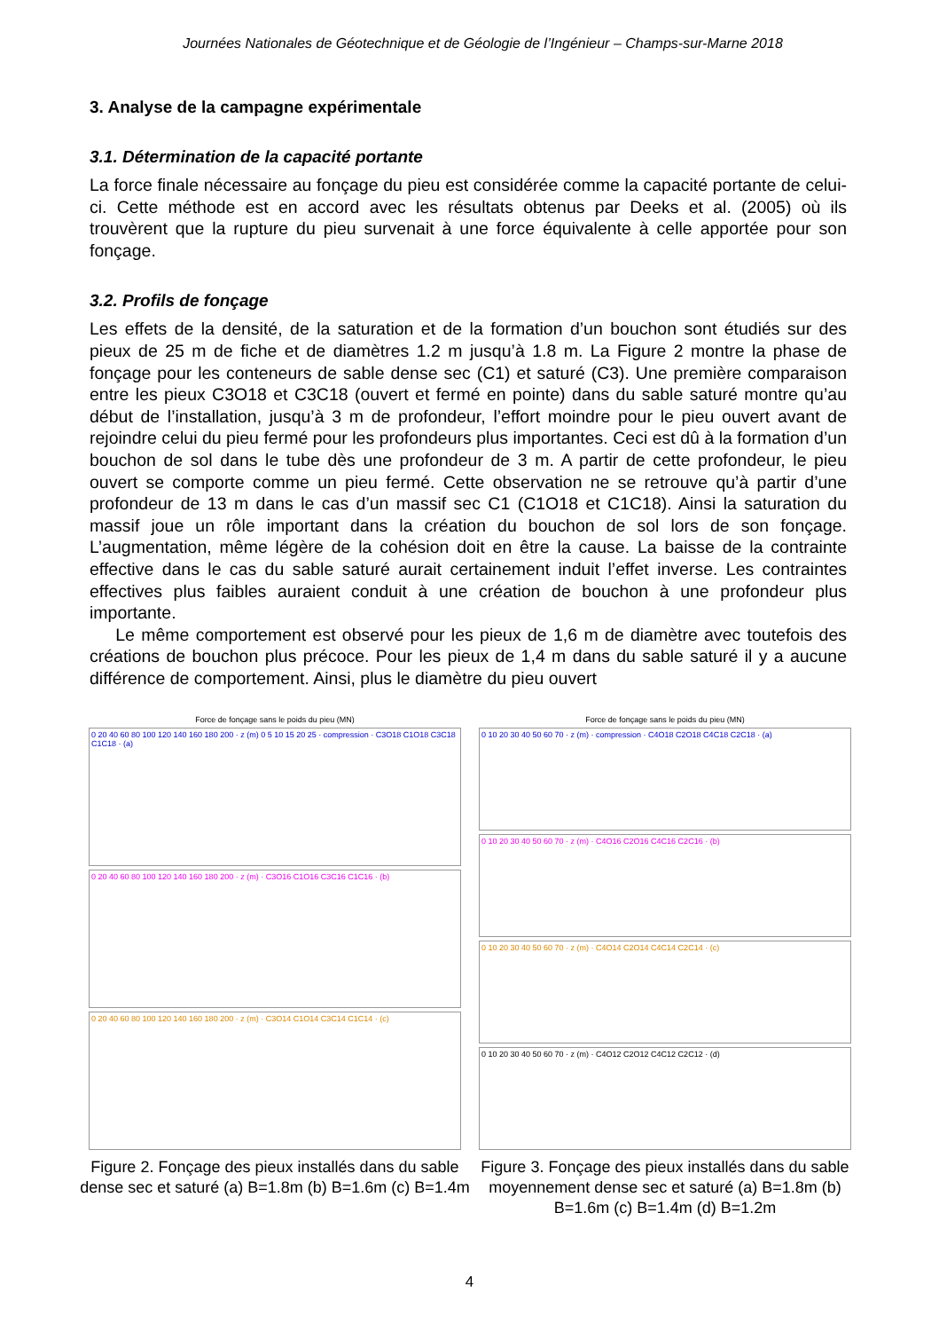Journées Nationales de Géotechnique et de Géologie de l’Ingénieur – Champs-sur-Marne 2018
3. Analyse de la campagne expérimentale
3.1. Détermination de la capacité portante
La force finale nécessaire au fonçage du pieu est considérée comme la capacité portante de celui-ci. Cette méthode est en accord avec les résultats obtenus par Deeks et al. (2005) où ils trouvèrent que la rupture du pieu survenait à une force équivalente à celle apportée pour son fonçage.
3.2. Profils de fonçage
Les effets de la densité, de la saturation et de la formation d’un bouchon sont étudiés sur des pieux de 25 m de fiche et de diamètres 1.2 m jusqu’à 1.8 m. La Figure 2 montre la phase de fonçage pour les conteneurs de sable dense sec (C1) et saturé (C3). Une première comparaison entre les pieux C3O18 et C3C18 (ouvert et fermé en pointe) dans du sable saturé montre qu’au début de l’installation, jusqu’à 3 m de profondeur, l’effort moindre pour le pieu ouvert avant de rejoindre celui du pieu fermé pour les profondeurs plus importantes. Ceci est dû à la formation d’un bouchon de sol dans le tube dès une profondeur de 3 m. A partir de cette profondeur, le pieu ouvert se comporte comme un pieu fermé. Cette observation ne se retrouve qu’à partir d’une profondeur de 13 m dans le cas d’un massif sec C1 (C1O18 et C1C18). Ainsi la saturation du massif joue un rôle important dans la création du bouchon de sol lors de son fonçage. L’augmentation, même légère de la cohésion doit en être la cause. La baisse de la contrainte effective dans le cas du sable saturé aurait certainement induit l’effet inverse. Les contraintes effectives plus faibles auraient conduit à une création de bouchon à une profondeur plus importante.
Le même comportement est observé pour les pieux de 1,6 m de diamètre avec toutefois des créations de bouchon plus précoce. Pour les pieux de 1,4 m dans du sable saturé il y a aucune différence de comportement. Ainsi, plus le diamètre du pieu ouvert
Force de fonçage sans le poids du pieu (MN)
0 20 40 60 80 100 120 140 160 180 200 · z (m) 0 5 10 15 20 25 · compression · C3O18 C1O18 C3C18 C1C18 · (a)
0 20 40 60 80 100 120 140 160 180 200 · z (m) · C3O16 C1O16 C3C16 C1C16 · (b)
0 20 40 60 80 100 120 140 160 180 200 · z (m) · C3O14 C1O14 C3C14 C1C14 · (c)
Figure 2. Fonçage des pieux installés dans du sable dense sec et saturé (a) B=1.8m (b) B=1.6m (c) B=1.4m
Force de fonçage sans le poids du pieu (MN)
0 10 20 30 40 50 60 70 · z (m) · compression · C4O18 C2O18 C4C18 C2C18 · (a)
0 10 20 30 40 50 60 70 · z (m) · C4O16 C2O16 C4C16 C2C16 · (b)
0 10 20 30 40 50 60 70 · z (m) · C4O14 C2O14 C4C14 C2C14 · (c)
0 10 20 30 40 50 60 70 · z (m) · C4O12 C2O12 C4C12 C2C12 · (d)
Figure 3. Fonçage des pieux installés dans du sable moyennement dense sec et saturé (a) B=1.8m (b) B=1.6m (c) B=1.4m (d) B=1.2m
4